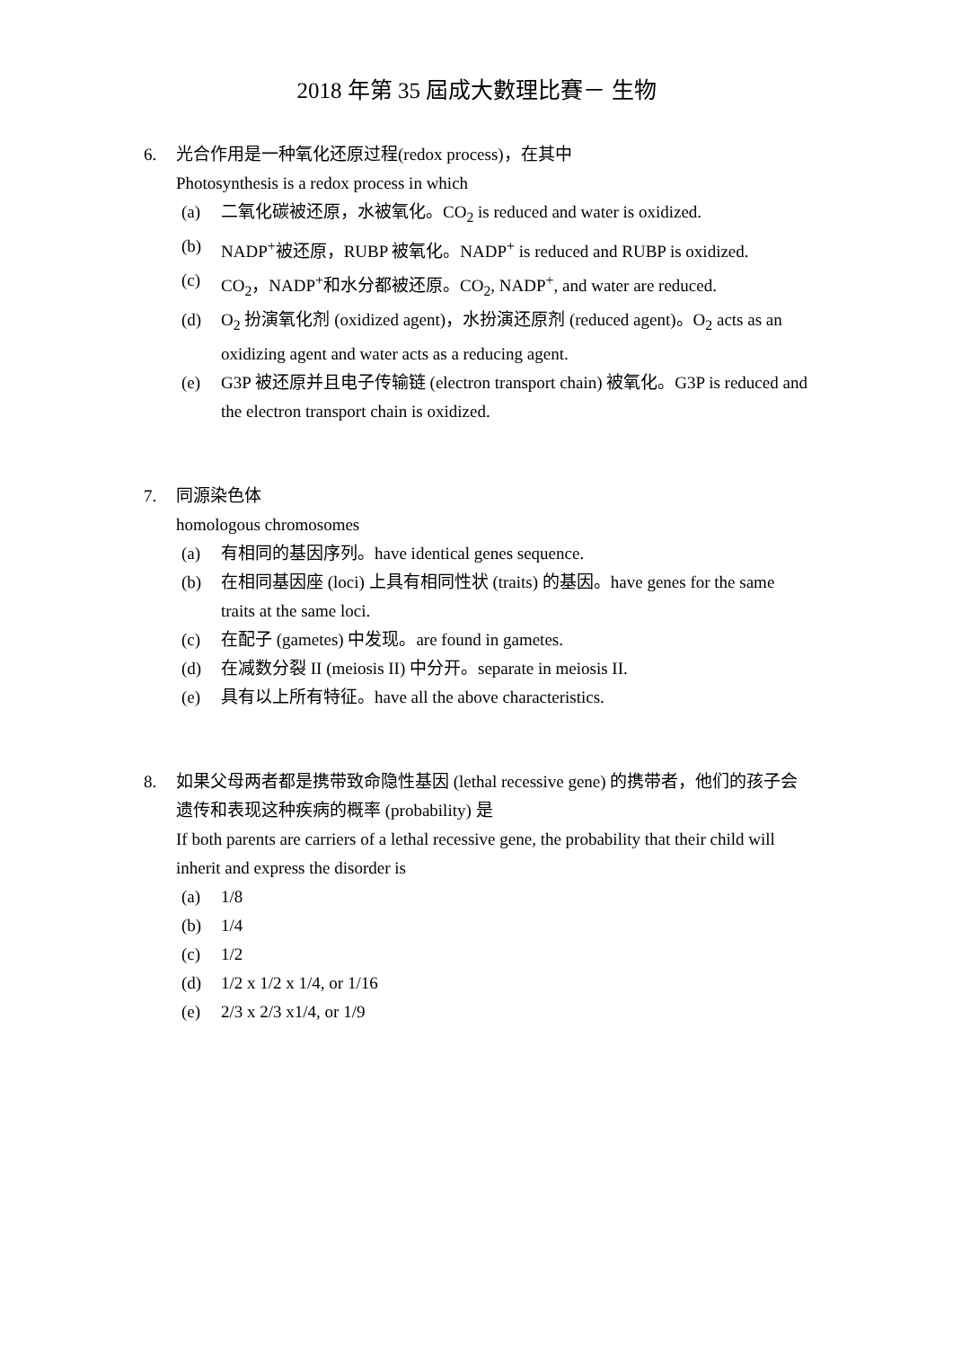2018 年第 35 屆成大數理比賽－ 生物
6. 光合作用是一种氧化还原过程(redox process)，在其中
Photosynthesis is a redox process in which
(a) 二氧化碳被还原，水被氧化。CO<sub>2</sub> is reduced and water is oxidized.
(b) NADP<sup>+</sup>被还原，RUBP 被氧化。NADP<sup>+</sup> is reduced and RUBP is oxidized.
(c) CO<sub>2</sub>，NADP<sup>+</sup>和水分都被还原。CO<sub>2</sub>, NADP<sup>+</sup>, and water are reduced.
(d) O<sub>2</sub> 扮演氧化剂 (oxidized agent)，水扮演还原剂 (reduced agent)。O<sub>2</sub> acts as an oxidizing agent and water acts as a reducing agent.
(e) G3P 被还原并且电子传输链 (electron transport chain) 被氧化。G3P is reduced and the electron transport chain is oxidized.
7. 同源染色体
homologous chromosomes
(a) 有相同的基因序列。have identical genes sequence.
(b) 在相同基因座 (loci) 上具有相同性状 (traits) 的基因。have genes for the same traits at the same loci.
(c) 在配子 (gametes) 中发现。are found in gametes.
(d) 在减数分裂 II (meiosis II) 中分开。separate in meiosis II.
(e) 具有以上所有特征。have all the above characteristics.
8. 如果父母两者都是携带致命隐性基因 (lethal recessive gene) 的携带者，他们的孩子会遗传和表现这种疾病的概率 (probability) 是
If both parents are carriers of a lethal recessive gene, the probability that their child will inherit and express the disorder is
(a) 1/8
(b) 1/4
(c) 1/2
(d) 1/2 x 1/2 x 1/4, or 1/16
(e) 2/3 x 2/3 x1/4, or 1/9